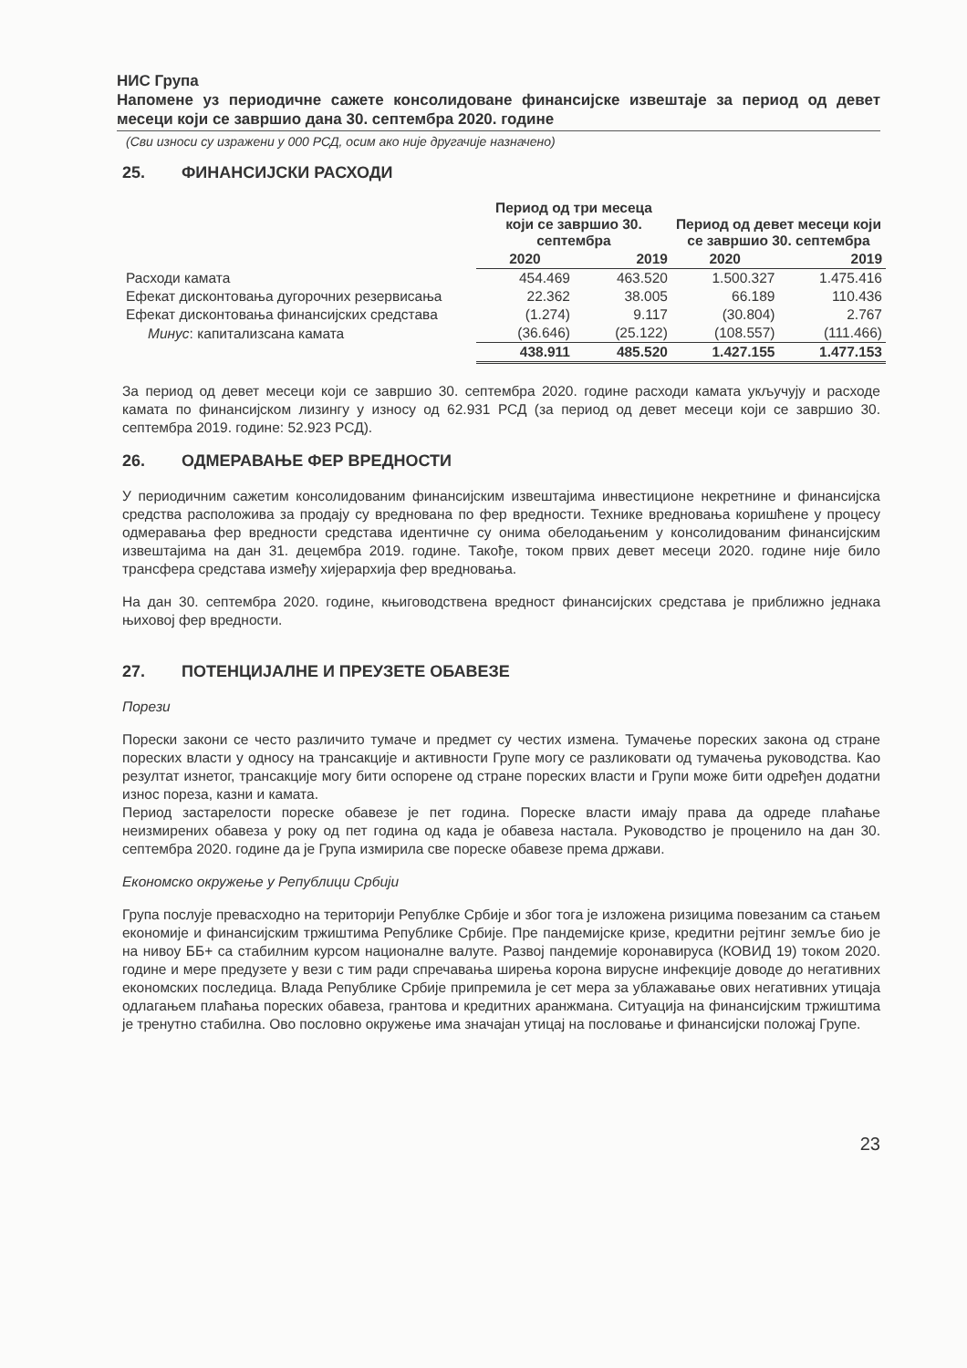НИС Група
Напомене уз периодичне сажете консолидоване финансијске извештаје за период од девет месеци који се завршио дана 30. септембра 2020. године
(Сви износи су изражени у 000 РСД, осим ако није другачије назначено)
25. ФИНАНСИЈСКИ РАСХОДИ
| | Период од три месеца који се завршио 30. септембра | | Период од девет месеци који се завршио 30. септембра | |
| --- | --- | --- | --- | --- |
| | 2020 | 2019 | 2020 | 2019 |
| Расходи камата | 454.469 | 463.520 | 1.500.327 | 1.475.416 |
| Ефекат дисконтовања дугорочних резервисања | 22.362 | 38.005 | 66.189 | 110.436 |
| Ефекат дисконтовања финансијских средстава | (1.274) | 9.117 | (30.804) | 2.767 |
| Минус : капитализсана камата | (36.646) | (25.122) | (108.557) | (111.466) |
| | 438.911 | 485.520 | 1.427.155 | 1.477.153 |
За период од девет месеци који се завршио 30. септембра 2020. године расходи камата укључују и расходе камата по финансијском лизингу у износу од 62.931 РСД (за период од девет месеци који се завршио 30. септембра 2019. године: 52.923 РСД).
26. ОДМЕРАВАЊЕ ФЕР ВРЕДНОСТИ
У периодичним сажетим консолидованим финансијским извештајима инвестиционе некретнине и финансијска средства расположива за продају су вреднована по фер вредности. Технике вредновања коришћене у процесу одмеравања фер вредности средстава идентичне су онима обелодањеним у консолидованим финансијским извештајима на дан 31. децембра 2019. године. Такође, током првих девет месеци 2020. године није било трансфера средстава између хијерархија фер вредновања.
На дан 30. септембра 2020. године, књиговодствена вредност финансијских средстава је приближно једнака њиховој фер вредности.
27. ПОТЕНЦИЈАЛНЕ И ПРЕУЗЕТЕ ОБАВЕЗЕ
Порези
Порески закони се често различито тумаче и предмет су честих измена. Тумачење пореских закона од стране пореских власти у односу на трансакције и активности Групе могу се разликовати од тумачења руководства. Као резултат изнетог, трансакције могу бити оспорене од стране пореских власти и Групи може бити одређен додатни износ пореза, казни и камата.
Период застарелости пореске обавезе је пет година. Пореске власти имају права да одреде плаћање неизмирених обавеза у року од пет година од када је обавеза настала. Руководство је проценило на дан 30. септембра 2020. године да је Група измирила све пореске обавезе према држави.
Економско окружење у Републици Србији
Група послује превасходно на територији Републке Србије и због тога је изложена ризицима повезаним са стањем економије и финансијским тржиштима Републике Србије. Пре пандемијске кризе, кредитни рејтинг земље био је на нивоу ББ+ са стабилним курсом националне валуте. Развој пандемије коронавируса (КОВИД 19) током 2020. године и мере предузете у вези с тим ради спречавања ширења корона вирусне инфекције доводе до негативних економских последица. Влада Републике Србије припремила је сет мера за ублажавање ових негативних утицаја одлагањем плаћања пореских обавеза, грантова и кредитних аранжмана. Ситуација на финансијским тржиштима је тренутно стабилна. Ово пословно окружење има значајан утицај на пословање и финансијски положај Групе.
23